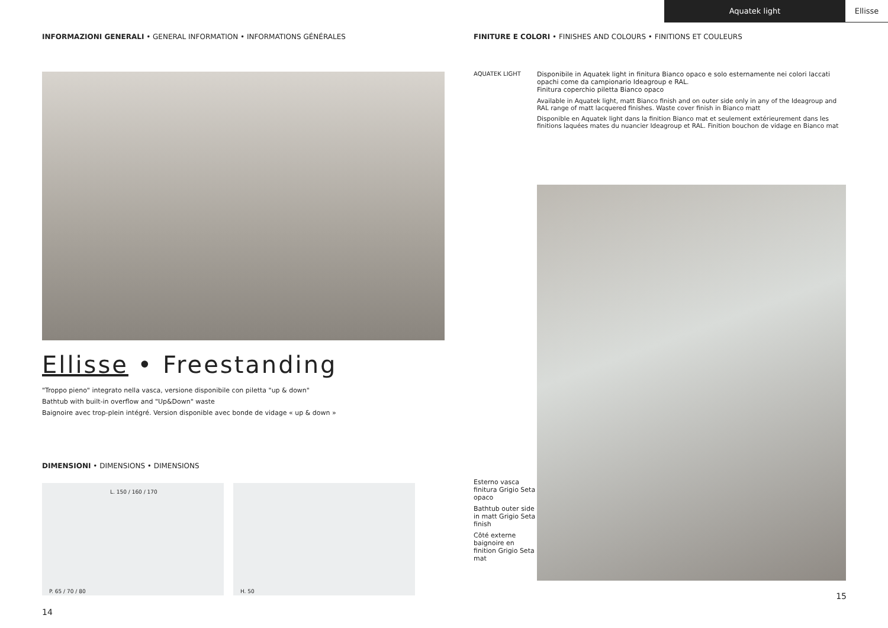Aquatek light Ellisse
INFORMAZIONI GENERALI • GENERAL INFORMATION • INFORMATIONS GÉNÉRALES
Ellisse • Freestanding
"Troppo pieno" integrato nella vasca, versione disponibile con piletta "up & down"
Bathtub with built-in overflow and "Up&Down" waste
Baignoire avec trop-plein intégré. Version disponible avec bonde de vidage « up & down »
DIMENSIONI • DIMENSIONS • DIMENSIONS
L. 150 / 160 / 170
P. 65 / 70 / 80
H. 50
14
FINITURE E COLORI • FINISHES AND COLOURS • FINITIONS ET COULEURS
AQUATEK LIGHT Disponibile in Aquatek light in finitura Bianco opaco e solo esternamente nei colori laccati opachi come da campionario Ideagroup e RAL.
Finitura coperchio piletta Bianco opaco
Available in Aquatek light, matt Bianco finish and on outer side only in any of the Ideagroup and RAL range of matt lacquered finishes. Waste cover finish in Bianco matt
Disponible en Aquatek light dans la finition Bianco mat et seulement extérieurement dans les finitions laquées mates du nuancier Ideagroup et RAL. Finition bouchon de vidage en Bianco mat
Esterno vasca finitura Grigio Seta opaco
Bathtub outer side in matt Grigio Seta finish
Côté externe baignoire en finition Grigio Seta mat
15